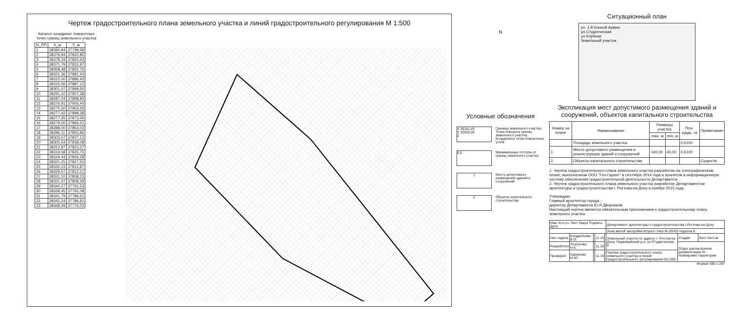Чертеж градостроительного плана земельного участка и линий градостроительного регулирования М 1:500
Каталог координат поворотных точек границ земельного участка
| N_ПП | X_м | Y_м |
| --- | --- | --- |
| 1 | 38390,84 | 37799,58 |
| 2 | 38378,94 | 37820,85 |
| 3 | 38378,19 | 37820,43 |
| 4 | 38371,79 | 37831,97 |
| 5 | 38358,48 | 37852,76 |
| 6 | 38321,36 | 37881,34 |
| 7 | 38315,00 | 37886,43 |
| 8 | 38315,56 | 37887,12 |
| 9 | 38301,07 | 37899,50 |
| 10 | 38291,10 | 37907,38 |
| 11 | 38287,04 | 37898,90 |
| 12 | 38276,91 | 37905,44 |
| 13 | 38275,50 | 37903,26 |
| 14 | 38277,42 | 37898,38 |
| 15 | 38277,35 | 37873,06 |
| 16 | 38279,00 | 37866,51 |
| 17 | 38288,00 | 37863,03 |
| 18 | 38296,11 | 37850,96 |
| 19 | 38303,07 | 37837,12 |
| 20 | 38305,54 | 37838,08 |
| 21 | 38313,87 | 37823,27 |
| 22 | 38319,58 | 37825,75 |
| 23 | 38319,44 | 37826,28 |
| 24 | 38321,25 | 37827,55 |
| 25 | 38330,23 | 37812,87 |
| 26 | 38329,07 | 37812,21 |
| 27 | 38331,10 | 37808,23 |
| 28 | 38331,47 | 37808,39 |
| 29 | 38340,27 | 37791,53 |
| 30 | 38339,45 | 37791,08 |
| 31 | 38341,79 | 37786,61 |
| 32 | 38342,24 | 37786,81 |
| 33 | 38348,09 | 37776,03 |
N
Условные обозначения
X 35101,45
У 33530,06
2
Граница земельного участка; Точка поворота границ земельного участка; Координаты точек поворотных углов
0,0
Минимальные отступы от границ земельного участка
1
Место допустимого размещения зданий и сооружений
2
Объекты капитального строительства
Ситуационный план
ул. 1-й Конной Армии
ул.Студенческая
ул.Клубная
Земельный участок
Экспликация мест допустимого размещения зданий и сооружений, объектов капитального строительства
| Номер на плане | Наименование | Размеры участка | | Пло-щадь, га | Примечание |
| --- | --- | --- | --- | --- | --- |
| | | max, м | min, м | | |
| | Площадь земельного участка | | | 0,6100 | |
| 1 | Место допустимого размещения и реконструкции зданий и сооружений | 140,00 | 40,00 | 0,6100 | |
| 2 | Объекты капитального строительства | | | | Существ. |
1. Чертеж градостроительного плана земельного участка разработан на топографическом плане, выполненном ООО "Гео-Гарант" в сентябре 2014 года и принятом в информационную систему обеспечения градостроительной деятельности Департамента .
2. Чертеж градостроительного плана земельного участка разработан Департаментом архитектуры и градостроительства г. Ростова-на-Дону в ноябре 2015 года.
Утверждаю:
Главный архитектор города -
директор Департамента Ю.Я.Дворников
Настоящий чертеж является обязательным приложением к градостроительному плану земельного участка
| Изм. Кол.уч. Лист №док Подпись Дата | | | | | Департамент архитектуры и градостроительства г.Ростова-на-Дону | | |
| | | | | | Зона жилой застройки второго типа Ж-2/6/03 подзона Б | | |
| Нач.отдела | Кондратьева В.О. | | 11.15 | | Земельный участок по адресу: г. Ростов-на-Дону, Первомайский р-н, ул.Студенческая, 8 | Стадия | Лист Листов |
| Разработал | Лозгунова Н.К. | | 11.15 | | | Отдел рассмотрения документации по планировке территории | |
| Проверил | Карюкова М.Ю. | | 11.15 | | Чертеж градостроительного плана земельного участка и линий градостроительного регулирования М1:500 | | |
Формат 695 х 297